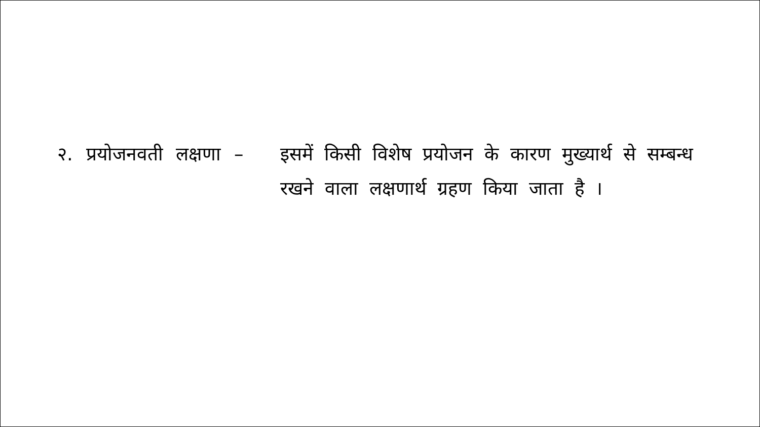२. प्रयोजनवती लक्षणा –
इसमें किसी विशेष प्रयोजन के कारण मुख्यार्थ से सम्बन्ध रखने वाला लक्षणार्थ ग्रहण किया जाता है ।